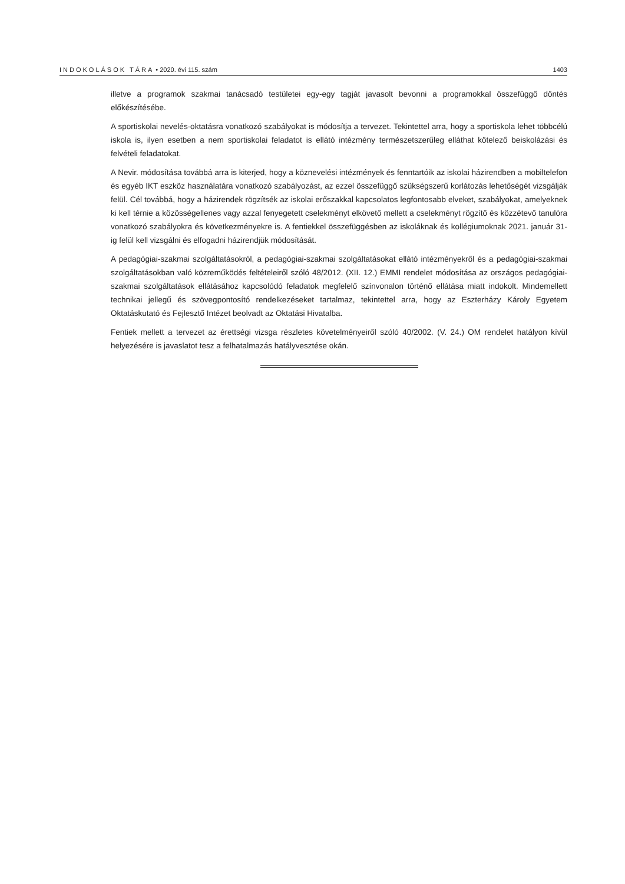INDOKOLÁSOK TÁRA • 2020. évi 115. szám 1403
illetve a programok szakmai tanácsadó testületei egy-egy tagját javasolt bevonni a programokkal összefüggő döntés előkészítésébe.
A sportiskolai nevelés-oktatásra vonatkozó szabályokat is módosítja a tervezet. Tekintettel arra, hogy a sportiskola lehet többcélú iskola is, ilyen esetben a nem sportiskolai feladatot is ellátó intézmény természetszerűleg elláthat kötelező beiskolázási és felvételi feladatokat.
A Nevir. módosítása továbbá arra is kiterjed, hogy a köznevelési intézmények és fenntartóik az iskolai házirendben a mobiltelefon és egyéb IKT eszköz használatára vonatkozó szabályozást, az ezzel összefüggő szükségszerű korlátozás lehetőségét vizsgálják felül. Cél továbbá, hogy a házirendek rögzítsék az iskolai erőszakkal kapcsolatos legfontosabb elveket, szabályokat, amelyeknek ki kell térnie a közösségellenes vagy azzal fenyegetett cselekményt elkövető mellett a cselekményt rögzítő és közzétevő tanulóra vonatkozó szabályokra és következményekre is. A fentiekkel összefüggésben az iskoláknak és kollégiumoknak 2021. január 31-ig felül kell vizsgálni és elfogadni házirendjük módosítását.
A pedagógiai-szakmai szolgáltatásokról, a pedagógiai-szakmai szolgáltatásokat ellátó intézményekről és a pedagógiai-szakmai szolgáltatásokban való közreműködés feltételeiről szóló 48/2012. (XII. 12.) EMMI rendelet módosítása az országos pedagógiai-szakmai szolgáltatások ellátásához kapcsolódó feladatok megfelelő színvonalon történő ellátása miatt indokolt. Mindemellett technikai jellegű és szövegpontosító rendelkezéseket tartalmaz, tekintettel arra, hogy az Eszterházy Károly Egyetem Oktatáskutató és Fejlesztő Intézet beolvadt az Oktatási Hivatalba.
Fentiek mellett a tervezet az érettségi vizsga részletes követelményeiről szóló 40/2002. (V. 24.) OM rendelet hatályon kívül helyezésére is javaslatot tesz a felhatalmazás hatályvesztése okán.